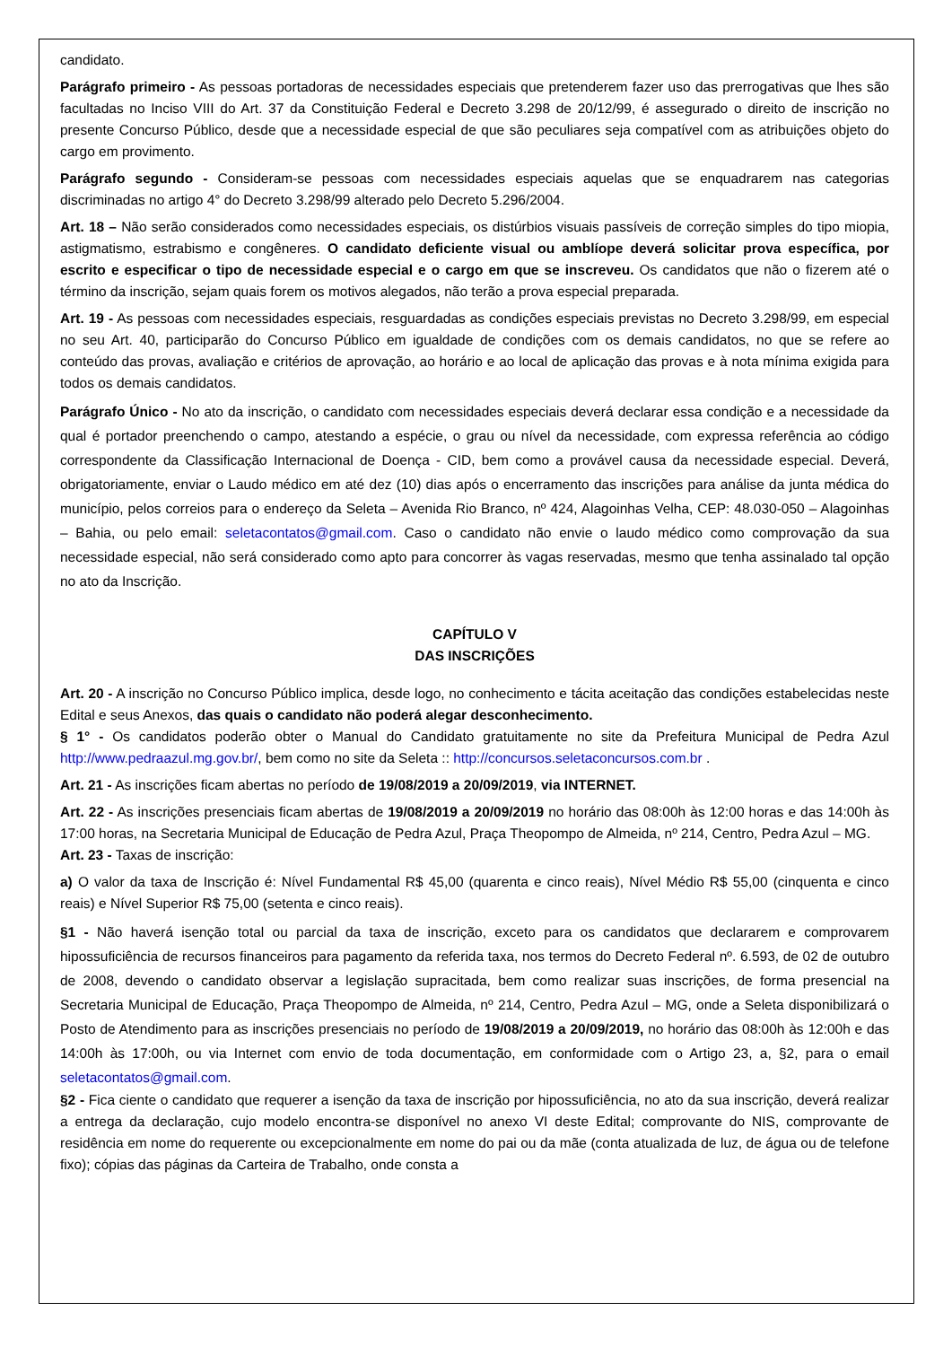candidato.
Parágrafo primeiro - As pessoas portadoras de necessidades especiais que pretenderem fazer uso das prerrogativas que lhes são facultadas no Inciso VIII do Art. 37 da Constituição Federal e Decreto 3.298 de 20/12/99, é assegurado o direito de inscrição no presente Concurso Público, desde que a necessidade especial de que são peculiares seja compatível com as atribuições objeto do cargo em provimento.
Parágrafo segundo - Consideram-se pessoas com necessidades especiais aquelas que se enquadrarem nas categorias discriminadas no artigo 4° do Decreto 3.298/99 alterado pelo Decreto 5.296/2004.
Art. 18 – Não serão considerados como necessidades especiais, os distúrbios visuais passíveis de correção simples do tipo miopia, astigmatismo, estrabismo e congêneres. O candidato deficiente visual ou amblíope deverá solicitar prova específica, por escrito e especificar o tipo de necessidade especial e o cargo em que se inscreveu. Os candidatos que não o fizerem até o término da inscrição, sejam quais forem os motivos alegados, não terão a prova especial preparada.
Art. 19 - As pessoas com necessidades especiais, resguardadas as condições especiais previstas no Decreto 3.298/99, em especial no seu Art. 40, participarão do Concurso Público em igualdade de condições com os demais candidatos, no que se refere ao conteúdo das provas, avaliação e critérios de aprovação, ao horário e ao local de aplicação das provas e à nota mínima exigida para todos os demais candidatos.
Parágrafo Único - No ato da inscrição, o candidato com necessidades especiais deverá declarar essa condição e a necessidade da qual é portador preenchendo o campo, atestando a espécie, o grau ou nível da necessidade, com expressa referência ao código correspondente da Classificação Internacional de Doença - CID, bem como a provável causa da necessidade especial. Deverá, obrigatoriamente, enviar o Laudo médico em até dez (10) dias após o encerramento das inscrições para análise da junta médica do município, pelos correios para o endereço da Seleta – Avenida Rio Branco, nº 424, Alagoinhas Velha, CEP: 48.030-050 – Alagoinhas – Bahia, ou pelo email: seletacontatos@gmail.com. Caso o candidato não envie o laudo médico como comprovação da sua necessidade especial, não será considerado como apto para concorrer às vagas reservadas, mesmo que tenha assinalado tal opção no ato da Inscrição.
CAPÍTULO V
DAS INSCRIÇÕES
Art. 20 - A inscrição no Concurso Público implica, desde logo, no conhecimento e tácita aceitação das condições estabelecidas neste Edital e seus Anexos, das quais o candidato não poderá alegar desconhecimento.
§ 1° - Os candidatos poderão obter o Manual do Candidato gratuitamente no site da Prefeitura Municipal de Pedra Azul http://www.pedraazul.mg.gov.br/, bem como no site da Seleta :: http://concursos.seletaconcursos.com.br .
Art. 21 - As inscrições ficam abertas no período de 19/08/2019 a 20/09/2019, via INTERNET.
Art. 22 - As inscrições presenciais ficam abertas de 19/08/2019 a 20/09/2019 no horário das 08:00h às 12:00 horas e das 14:00h às 17:00 horas, na Secretaria Municipal de Educação de Pedra Azul, Praça Theopompo de Almeida, nº 214, Centro, Pedra Azul – MG.
Art. 23 - Taxas de inscrição:
a) O valor da taxa de Inscrição é: Nível Fundamental R$ 45,00 (quarenta e cinco reais), Nível Médio R$ 55,00 (cinquenta e cinco reais) e Nível Superior R$ 75,00 (setenta e cinco reais).
§1 - Não haverá isenção total ou parcial da taxa de inscrição, exceto para os candidatos que declararem e comprovarem hipossuficiência de recursos financeiros para pagamento da referida taxa, nos termos do Decreto Federal nº. 6.593, de 02 de outubro de 2008, devendo o candidato observar a legislação supracitada, bem como realizar suas inscrições, de forma presencial na Secretaria Municipal de Educação, Praça Theopompo de Almeida, nº 214, Centro, Pedra Azul – MG, onde a Seleta disponibilizará o Posto de Atendimento para as inscrições presenciais no período de 19/08/2019 a 20/09/2019, no horário das 08:00h às 12:00h e das 14:00h às 17:00h, ou via Internet com envio de toda documentação, em conformidade com o Artigo 23, a, §2, para o email seletacontatos@gmail.com.
§2 - Fica ciente o candidato que requerer a isenção da taxa de inscrição por hipossuficiência, no ato da sua inscrição, deverá realizar a entrega da declaração, cujo modelo encontra-se disponível no anexo VI deste Edital; comprovante do NIS, comprovante de residência em nome do requerente ou excepcionalmente em nome do pai ou da mãe (conta atualizada de luz, de água ou de telefone fixo); cópias das páginas da Carteira de Trabalho, onde consta a